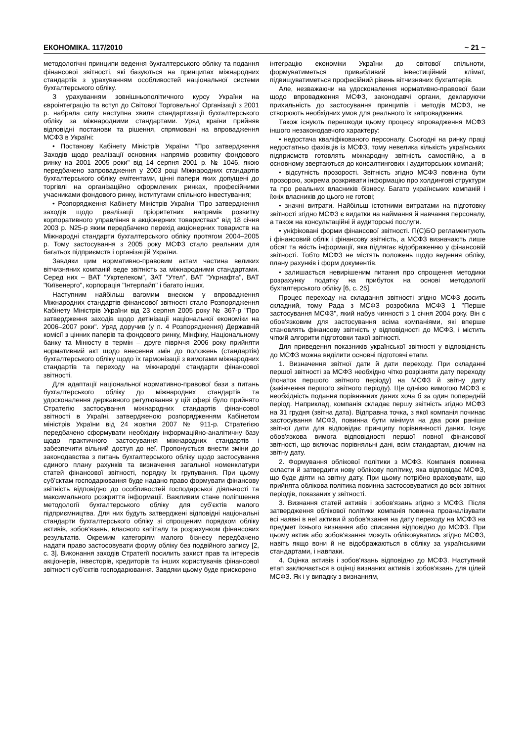ЕКОНОМІКА. 117/2010 ~ 21 ~
методологічні принципи ведення бухгалтерського обліку та подання фінансової звітності, які базуються на принципах міжнародних стандартів з урахуванням особливостей національної системи бухгалтерського обліку.
З урахуванням зовнішньополітичного курсу України на євроінтеграцію та вступ до Світової Торговельної Організації з 2001 р. набрала силу наступна хвиля стандартизації бухгалтерського обліку за міжнародними стандартами. Уряд країни прийняв відповідні постанови та рішення, спрямовані на впровадження МСФЗ в Україні:
• Постанову Кабінету Міністрів України "Про затвердження Заходів щодо реалізації основних напрямів розвитку фондового ринку на 2001–2005 роки" від 14 серпня 2001 р. № 1046, якою передбачено запровадження у 2003 році Міжнародних стандартів бухгалтерського обліку емітентами, цінні папери яких допущені до торгівлі на організаційно оформлених ринках, професійними учасниками фондового ринку, інститутами спільного інвестування;
• Розпорядження Кабінету Міністрів України "Про затвердження заходів щодо реалізації пріоритетних напрямів розвитку корпоративного управління в акціонерних товариствах" від 18 січня 2003 р. N25-р яким передбачено перехід акціонерних товариств на Міжнародні стандарти бухгалтерського обліку протягом 2004–2005 р. Тому застосування з 2005 року МСФЗ стало реальним для багатьох підприємств і організацій України.
Завдяки цим нормативно-правовим актам частина великих вітчизняних компаній веде звітність за міжнародними стандартами. Серед них – ВАТ "Укртелеком", ЗАТ "Утел", ВАТ "Укрнафта", ВАТ "Київенерго", корпорація "Інтерпайп" і багато інших.
Наступним найбільш вагомим внеском у впровадження Міжнародних стандартів фінансової звітності стало Розпорядження Кабінету Міністрів України від 23 серпня 2005 року № 367-р "Про затвердження заходів щодо детінізації національної економіки на 2006–2007 роки". Уряд доручив (у п. 4 Розпорядження) Державній комісії з цінних паперів та фондового ринку, Мінфіну, Національному банку та Мінюсту в термін – друге півріччя 2006 року прийняти нормативний акт щодо внесення змін до положень (стандартів) бухгалтерського обліку щодо їх гармонізації з вимогами міжнародних стандартів та переходу на міжнародні стандарти фінансової звітності.
Для адаптації національної нормативно-правової бази з питань бухгалтерського обліку до міжнародних стандартів та удосконалення державного регулювання у цій сфері було прийнято Стратегію застосування міжнародних стандартів фінансової звітності в Україні, затвердженою розпорядженням Кабінетом міністрів України від 24 жовтня 2007 № 911-р. Стратегією передбачено сформувати необхідну інформаційно-аналітичну базу щодо практичного застосування міжнародних стандартів і забезпечити вільний доступ до неї. Пропонується внести зміни до законодавства з питань бухгалтерського обліку щодо застосування єдиного плану рахунків та визначення загальної номенклатури статей фінансової звітності, порядку їх групування. При цьому суб'єктам господарювання буде надано право формувати фінансову звітність відповідно до особливостей господарської діяльності та максимального розкриття інформації. Важливим стане поліпшення методології бухгалтерського обліку для суб'єктів малого підприємництва. Для них будуть затверджені відповідні національні стандарти бухгалтерського обліку зі спрощеним порядком обліку активів, зобов'язань, власного капіталу та розрахунком фінансових результатів. Окремим категоріям малого бізнесу передбачено надати право застосовувати форму обліку без подвійного запису [2, с. 3]. Виконання заходів Стратегії посилить захист прав та інтересів акціонерів, інвесторів, кредиторів та інших користувачів фінансової звітності суб'єктів господарювання. Завдяки цьому буде прискорено
інтеграцію економіки України до світової спільноти, формуватиметься привабливий інвестиційний клімат, підвищуватиметься професійний рівень вітчизняних бухгалтерів.
Але, незважаючи на удосконалення нормативно-правової бази щодо впровадження МСФЗ, законодавчі органи, декларуючи прихильність до застосування принципів і методів МСФЗ, не створюють необхідних умов для реального їх запровадження.
Також існують перешкоди цьому процесу впровадження МСФЗ іншого незаконодавчого характеру:
• недостача кваліфікованого персоналу. Сьогодні на ринку праці недостатньо фахівців із МСФЗ, тому невелика кількість українських підприємств готовлять міжнародну звітність самостійно, а в основному звертаються до консалтингових і аудиторських компаній;
• відсутність прозорості. Звітність згідно МСФЗ повинна бути прозорою, зокрема розкривати інформацію про холдингові структури та про реальних власників бізнесу. Багато українських компаній і їхніх власників до цього не готові;
• значні витрати. Найбільш істотними витратами на підготовку звітності згідно МСФЗ є видатки на наймання й навчання персоналу, а також на консультаційні й аудиторські послуги.
• уніфіковані форми фінансової звітності. П(С)БО регламентують і фінансовий облік і фінансову звітність, а МСФЗ визначають лише обсяг та якість інформації, яка підлягає відображенню у фінансовій звітності. Тобто МСФЗ не містять положень щодо ведення обліку, плану рахунків і форм документів.
• залишається невирішеним питання про спрощення методики розрахунку податку на прибуток на основі методології бухгалтерського обліку [6, с. 25].
Процес переходу на складання звітності згідно МСФЗ досить складний, тому Рада з МСФЗ розробила МСФЗ 1 "Перше застосування МСФЗ", який набув чинності з 1 січня 2004 року. Він є обов'язковим для застосування всіма компаніями, які вперше становлять фінансову звітність у відповідності до МСФЗ, і містить чіткий алгоритм підготовки такої звітності.
Для приведення показників української звітності у відповідність до МСФЗ можна виділити основні підготовчі етапи.
1. Визначення звітної дати й дати переходу. При складанні першої звітності за МСФЗ необхідно чітко розрізняти дату переходу (початок першого звітного періоду) на МСФЗ й звітну дату (закінчення першого звітного періоду). Ще однією вимогою МСФЗ є необхідність подання порівнянних даних хоча б за один попередній період. Наприклад, компанія складає першу звітність згідно МСФЗ на 31 грудня (звітна дата). Відправна точка, з якої компанія починає застосування МСФЗ, повинна бути мінімум на два роки раніше звітної дати для відповідає принципу порівнянності даних. Існує обов'язкова вимога відповідності першої повної фінансової звітності, що включає порівняльні дані, всім стандартам, діючим на звітну дату.
2. Формування облікової політики з МСФЗ. Компанія повинна скласти й затвердити нову облікову політику, яка відповідає МСФЗ, що буде діяти на звітну дату. При цьому потрібно враховувати, що прийнята облікова політика повинна застосовуватися до всіх звітних періодів, показаних у звітності.
3. Визнання статей активів і зобов'язань згідно з МСФЗ. Після затвердження облікової політики компанія повинна проаналізувати всі наявні в неї активи й зобов'язання на дату переходу на МСФЗ на предмет їхнього визнання або списання відповідно до МСФЗ. При цьому актив або зобов'язання можуть обліковуватись згідно МСФЗ, навіть якщо вони й не відображаються в обліку за українськими стандартами, і навпаки.
4. Оцінка активів і зобов'язань відповідно до МСФЗ. Наступний етап заключається в оцінці визнаних активів і зобов'язань для цілей МСФЗ. Як і у випадку з визнанням,